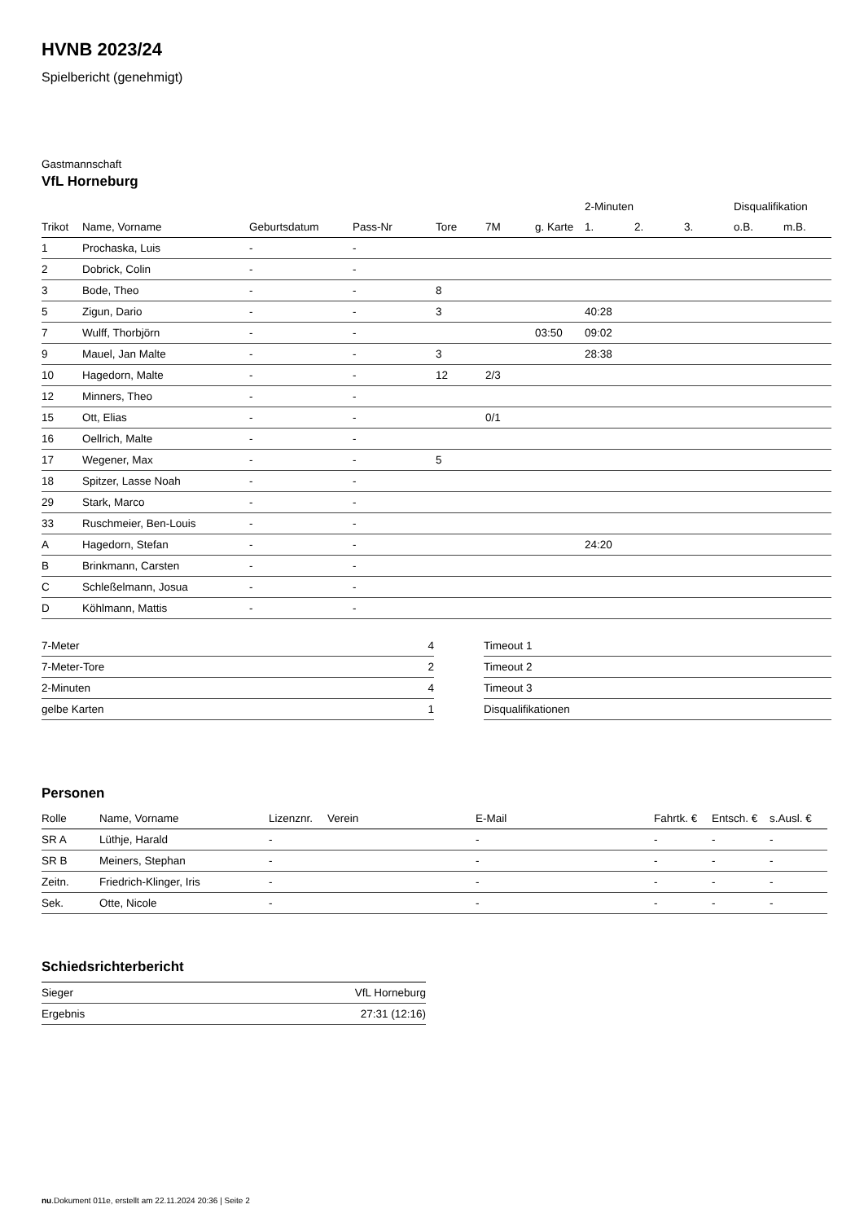HVNB 2023/24
Spielbericht (genehmigt)
Gastmannschaft
VfL Horneburg
| | | | | | | | 2-Minuten | | | Disqualifikation | |
| --- | --- | --- | --- | --- | --- | --- | --- | --- | --- | --- | --- |
| Trikot | Name, Vorname | Geburtsdatum | Pass-Nr | Tore | 7M | g. Karte | 1. | 2. | 3. | o.B. | m.B. |
| 1 | Prochaska, Luis | - | - | | | | | | | | |
| 2 | Dobrick, Colin | - | - | | | | | | | | |
| 3 | Bode, Theo | - | - | 8 | | | | | | | |
| 5 | Zigun, Dario | - | - | 3 | | | 40:28 | | | | |
| 7 | Wulff, Thorbjörn | - | - | | | 03:50 | 09:02 | | | | |
| 9 | Mauel, Jan Malte | - | - | 3 | | | 28:38 | | | | |
| 10 | Hagedorn, Malte | - | - | 12 | 2/3 | | | | | | |
| 12 | Minners, Theo | - | - | | | | | | | | |
| 15 | Ott, Elias | - | - | | 0/1 | | | | | | |
| 16 | Oellrich, Malte | - | - | | | | | | | | |
| 17 | Wegener, Max | - | - | 5 | | | | | | | |
| 18 | Spitzer, Lasse Noah | - | - | | | | | | | | |
| 29 | Stark, Marco | - | - | | | | | | | | |
| 33 | Ruschmeier, Ben-Louis | - | - | | | | | | | | |
| A | Hagedorn, Stefan | - | - | | | | 24:20 | | | | |
| B | Brinkmann, Carsten | - | - | | | | | | | | |
| C | Schleßelmann, Josua | - | - | | | | | | | | |
| D | Köhlmann, Mattis | - | - | | | | | | | | |
| 7-Meter | 4 |
| 7-Meter-Tore | 2 |
| 2-Minuten | 4 |
| gelbe Karten | 1 |
| Timeout 1 |
| Timeout 2 |
| Timeout 3 |
| Disqualifikationen |
Personen
| Rolle | Name, Vorname | Lizenznr. | Verein | E-Mail | Fahrtk. € | Entsch. € | s.Ausl. € |
| --- | --- | --- | --- | --- | --- | --- | --- |
| SR A | Lüthje, Harald | - | | - | - | - | - |
| SR B | Meiners, Stephan | - | | - | - | - | - |
| Zeitn. | Friedrich-Klinger, Iris | - | | - | - | - | - |
| Sek. | Otte, Nicole | - | | - | - | - | - |
Schiedsrichterbericht
| Sieger | VfL Horneburg |
| Ergebnis | 27:31 (12:16) |
nu.Dokument 011e, erstellt am 22.11.2024 20:36 | Seite 2